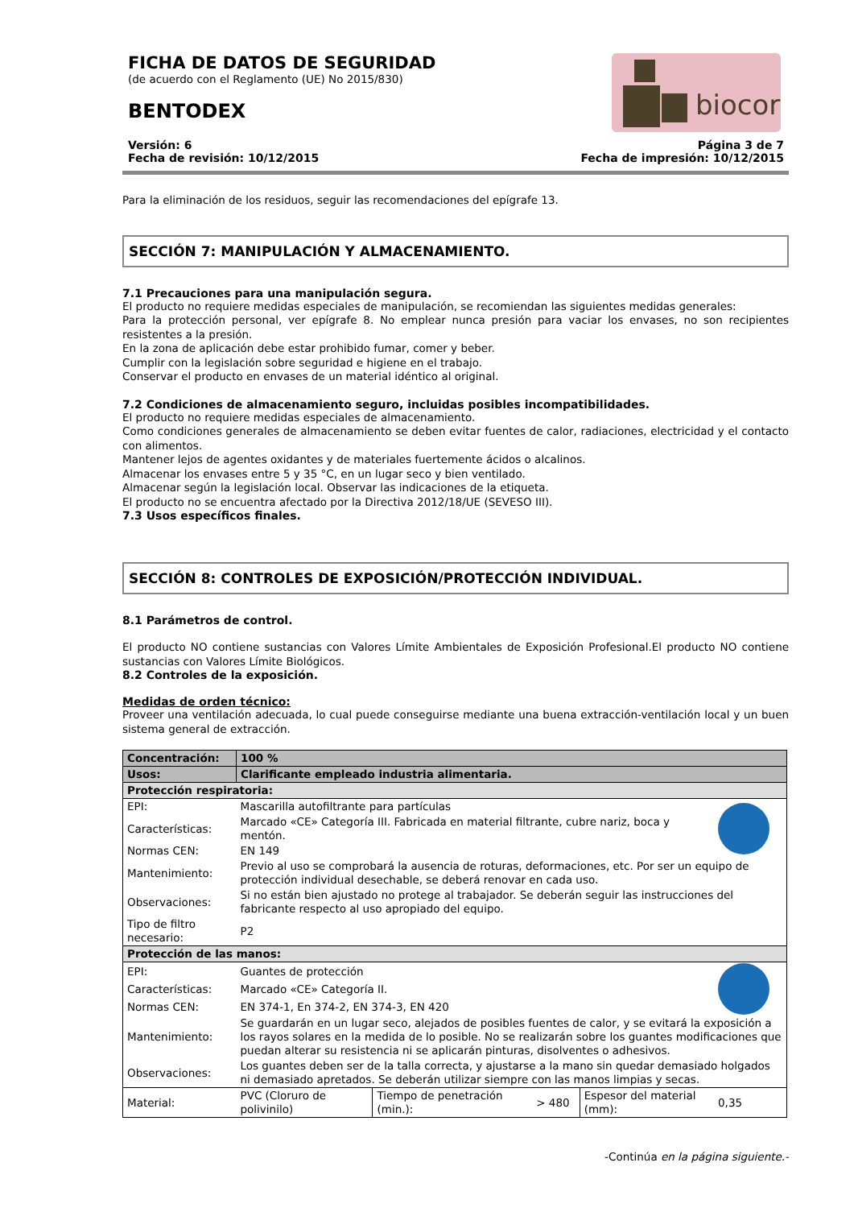FICHA DE DATOS DE SEGURIDAD
(de acuerdo con el Reglamento (UE) No 2015/830)
BENTODEX
biocor
Versión: 6
Fecha de revisión: 10/12/2015
Página 3 de 7
Fecha de impresión: 10/12/2015
Para la eliminación de los residuos, seguir las recomendaciones del epígrafe 13.
SECCIÓN 7: MANIPULACIÓN Y ALMACENAMIENTO.
7.1 Precauciones para una manipulación segura.
El producto no requiere medidas especiales de manipulación, se recomiendan las siguientes medidas generales:
Para la protección personal, ver epígrafe 8. No emplear nunca presión para vaciar los envases, no son recipientes resistentes a la presión.
En la zona de aplicación debe estar prohibido fumar, comer y beber.
Cumplir con la legislación sobre seguridad e higiene en el trabajo.
Conservar el producto en envases de un material idéntico al original.
7.2 Condiciones de almacenamiento seguro, incluidas posibles incompatibilidades.
El producto no requiere medidas especiales de almacenamiento.
Como condiciones generales de almacenamiento se deben evitar fuentes de calor, radiaciones, electricidad y el contacto con alimentos.
Mantener lejos de agentes oxidantes y de materiales fuertemente ácidos o alcalinos.
Almacenar los envases entre 5 y 35 °C, en un lugar seco y bien ventilado.
Almacenar según la legislación local. Observar las indicaciones de la etiqueta.
El producto no se encuentra afectado por la Directiva 2012/18/UE (SEVESO III).
7.3 Usos específicos finales.
SECCIÓN 8: CONTROLES DE EXPOSICIÓN/PROTECCIÓN INDIVIDUAL.
8.1 Parámetros de control.
El producto NO contiene sustancias con Valores Límite Ambientales de Exposición Profesional.El producto NO contiene sustancias con Valores Límite Biológicos.
8.2 Controles de la exposición.
Medidas de orden técnico:
Proveer una ventilación adecuada, lo cual puede conseguirse mediante una buena extracción-ventilación local y un buen sistema general de extracción.
| Concentración: | 100 % | | | | |
| Usos: | Clarificante empleado industria alimentaria. | | | | |
| Protección respiratoria: | | | | | |
| EPI: | Mascarilla autofiltrante para partículas | | | | |
| Características: | Marcado «CE» Categoría III. Fabricada en material filtrante, cubre nariz, boca y mentón. | | | | |
| Normas CEN: | EN 149 | | | | |
| Mantenimiento: | Previo al uso se comprobará la ausencia de roturas, deformaciones, etc. Por ser un equipo de protección individual desechable, se deberá renovar en cada uso. | | | | |
| Observaciones: | Si no están bien ajustado no protege al trabajador. Se deberán seguir las instrucciones del fabricante respecto al uso apropiado del equipo. | | | | |
| Tipo de filtro necesario: | P2 | | | | |
| Protección de las manos: | | | | | |
| EPI: | Guantes de protección | | | | |
| Características: | Marcado «CE» Categoría II. | | | | |
| Normas CEN: | EN 374-1, En 374-2, EN 374-3, EN 420 | | | | |
| Mantenimiento: | Se guardarán en un lugar seco, alejados de posibles fuentes de calor, y se evitará la exposición a los rayos solares en la medida de lo posible. No se realizarán sobre los guantes modificaciones que puedan alterar su resistencia ni se aplicarán pinturas, disolventes o adhesivos. | | | | |
| Observaciones: | Los guantes deben ser de la talla correcta, y ajustarse a la mano sin quedar demasiado holgados ni demasiado apretados. Se deberán utilizar siempre con las manos limpias y secas. | | | | |
| Material: | PVC (Cloruro de polivinilo) | Tiempo de penetración (min.): | > 480 | Espesor del material (mm): | 0,35 |
-Continúa en la página siguiente.-